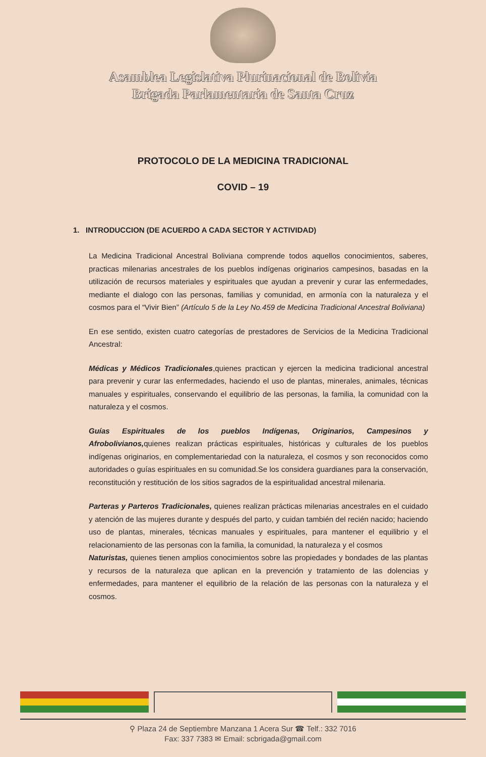Asamblea Legislativa Plurinacional de Bolivia
Brigada Parlamentaria de Santa Cruz
PROTOCOLO DE LA MEDICINA TRADICIONAL
COVID – 19
1. INTRODUCCION (DE ACUERDO A CADA SECTOR Y ACTIVIDAD)
La Medicina Tradicional Ancestral Boliviana comprende todos aquellos conocimientos, saberes, practicas milenarias ancestrales de los pueblos indígenas originarios campesinos, basadas en la utilización de recursos materiales y espirituales que ayudan a prevenir y curar las enfermedades, mediante el dialogo con las personas, familias y comunidad, en armonía con la naturaleza y el cosmos para el “Vivir Bien” (Artículo 5 de la Ley No.459 de Medicina Tradicional Ancestral Boliviana)
En ese sentido, existen cuatro categorías de prestadores de Servicios de la Medicina Tradicional Ancestral:
Médicas y Médicos Tradicionales,quienes practican y ejercen la medicina tradicional ancestral para prevenir y curar las enfermedades, haciendo el uso de plantas, minerales, animales, técnicas manuales y espirituales, conservando el equilibrio de las personas, la familia, la comunidad con la naturaleza y el cosmos.
Guías Espirituales de los pueblos Indígenas, Originarios, Campesinos y Afrobolivianos, quienes realizan prácticas espirituales, históricas y culturales de los pueblos indígenas originarios, en complementariedad con la naturaleza, el cosmos y son reconocidos como autoridades o guías espirituales en su comunidad.Se los considera guardianes para la conservación, reconstitución y restitución de los sitios sagrados de la espiritualidad ancestral milenaria.
Parteras y Parteros Tradicionales, quienes realizan prácticas milenarias ancestrales en el cuidado y atención de las mujeres durante y después del parto, y cuidan también del recién nacido; haciendo uso de plantas, minerales, técnicas manuales y espirituales, para mantener el equilibrio y el relacionamiento de las personas con la familia, la comunidad, la naturaleza y el cosmos
Naturistas, quienes tienen amplios conocimientos sobre las propiedades y bondades de las plantas y recursos de la naturaleza que aplican en la prevención y tratamiento de las dolencias y enfermedades, para mantener el equilibrio de la relación de las personas con la naturaleza y el cosmos.
⚲ Plaza 24 de Septiembre Manzana 1 Acera Sur ☎ Telf.: 332 7016
Fax: 337 7383 ✉ Email: scbrigada@gmail.com